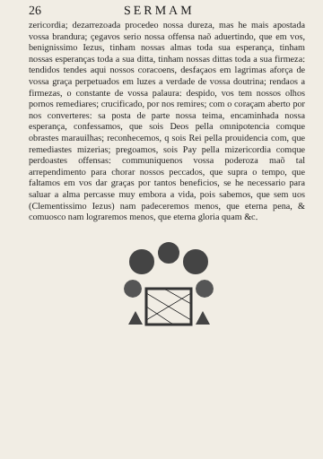26 SERMAM
zericordia; dezarrezoada procedeo nossa dureza, mas he mais apostada vossa brandura; çegavos serio nossa offensa naõ aduertindo, que em vos, benignissimo Iezus, tinham nossas almas toda sua esperança, tinham nossas esperanças toda a sua ditta, tinham nossas dittas toda a sua firmeza: tendidos tendes aqui nossos coracoens, desfaçaos em lagrimas aforça de vossa graça perpetuados em luzes a verdade de vossa doutrina; rendaos a firmezas, o constante de vossa palaura: despido, vos tem nossos olhos pornos remediares; crucificado, por nos remires; com o coraçam aberto por nos converteres: sa posta de parte nossa teima, encaminhada nossa esperança, confessamos, que sois Deos pella omnipotencia comque obrastes marauilhas; reconhecemos, q sois Rei pella prouidencia com, que remediastes mizerias; pregoamos, sois Pay pella mizericordia comque perdoastes offensas: communiquenos vossa poderoza maõ tal arrependimento para chorar nossos peccados, que supra o tempo, que faltamos em vos dar graças por tantos beneficios, se he necessario para saluar a alma percasse muy embora a vida, pois sabemos, que sem uos (Clementissimo Iezus) nam padeceremos menos, que eterna pena, & comuosco nam lograremos menos, que eterna gloria quam &c.